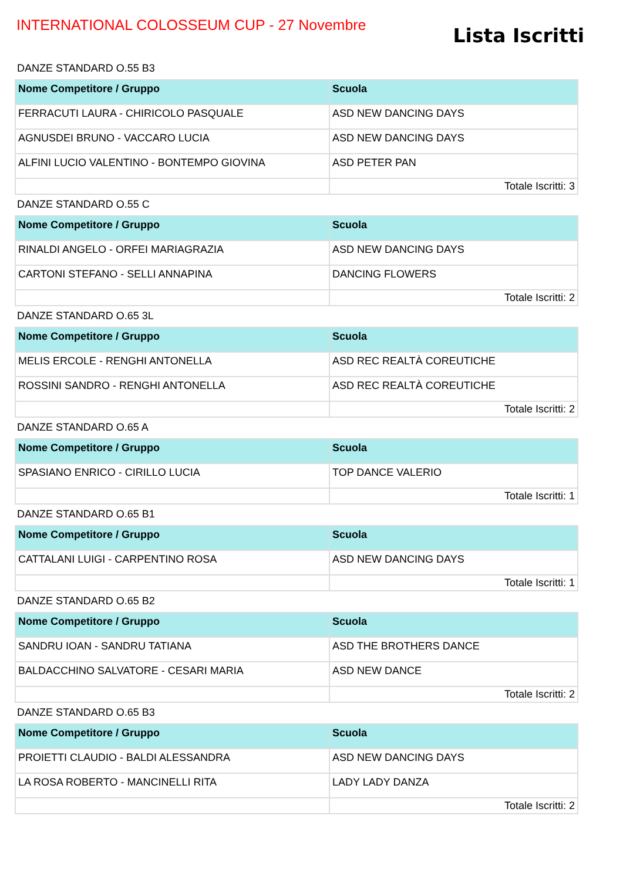INTERNATIONAL COLOSSEUM CUP - 27 Novembre
Lista Iscritti
DANZE STANDARD O.55 B3
| Nome Competitore / Gruppo | Scuola |
| --- | --- |
| FERRACUTI LAURA - CHIRICOLO PASQUALE | ASD NEW DANCING DAYS |
| AGNUSDEI BRUNO - VACCARO LUCIA | ASD NEW DANCING DAYS |
| ALFINI LUCIO VALENTINO - BONTEMPO GIOVINA | ASD PETER PAN |
| | Totale Iscritti: 3 |
DANZE STANDARD O.55 C
| Nome Competitore / Gruppo | Scuola |
| --- | --- |
| RINALDI ANGELO - ORFEI MARIAGRAZIA | ASD NEW DANCING DAYS |
| CARTONI STEFANO - SELLI ANNAPINA | DANCING FLOWERS |
| | Totale Iscritti: 2 |
DANZE STANDARD O.65 3L
| Nome Competitore / Gruppo | Scuola |
| --- | --- |
| MELIS ERCOLE - RENGHI ANTONELLA | ASD REC REALTÀ COREUTICHE |
| ROSSINI SANDRO - RENGHI ANTONELLA | ASD REC REALTÀ COREUTICHE |
| | Totale Iscritti: 2 |
DANZE STANDARD O.65 A
| Nome Competitore / Gruppo | Scuola |
| --- | --- |
| SPASIANO ENRICO - CIRILLO LUCIA | TOP DANCE VALERIO |
| | Totale Iscritti: 1 |
DANZE STANDARD O.65 B1
| Nome Competitore / Gruppo | Scuola |
| --- | --- |
| CATTALANI LUIGI - CARPENTINO ROSA | ASD NEW DANCING DAYS |
| | Totale Iscritti: 1 |
DANZE STANDARD O.65 B2
| Nome Competitore / Gruppo | Scuola |
| --- | --- |
| SANDRU IOAN - SANDRU TATIANA | ASD THE BROTHERS DANCE |
| BALDACCHINO SALVATORE - CESARI MARIA | ASD NEW DANCE |
| | Totale Iscritti: 2 |
DANZE STANDARD O.65 B3
| Nome Competitore / Gruppo | Scuola |
| --- | --- |
| PROIETTI CLAUDIO - BALDI ALESSANDRA | ASD NEW DANCING DAYS |
| LA ROSA ROBERTO - MANCINELLI RITA | LADY LADY DANZA |
| | Totale Iscritti: 2 |